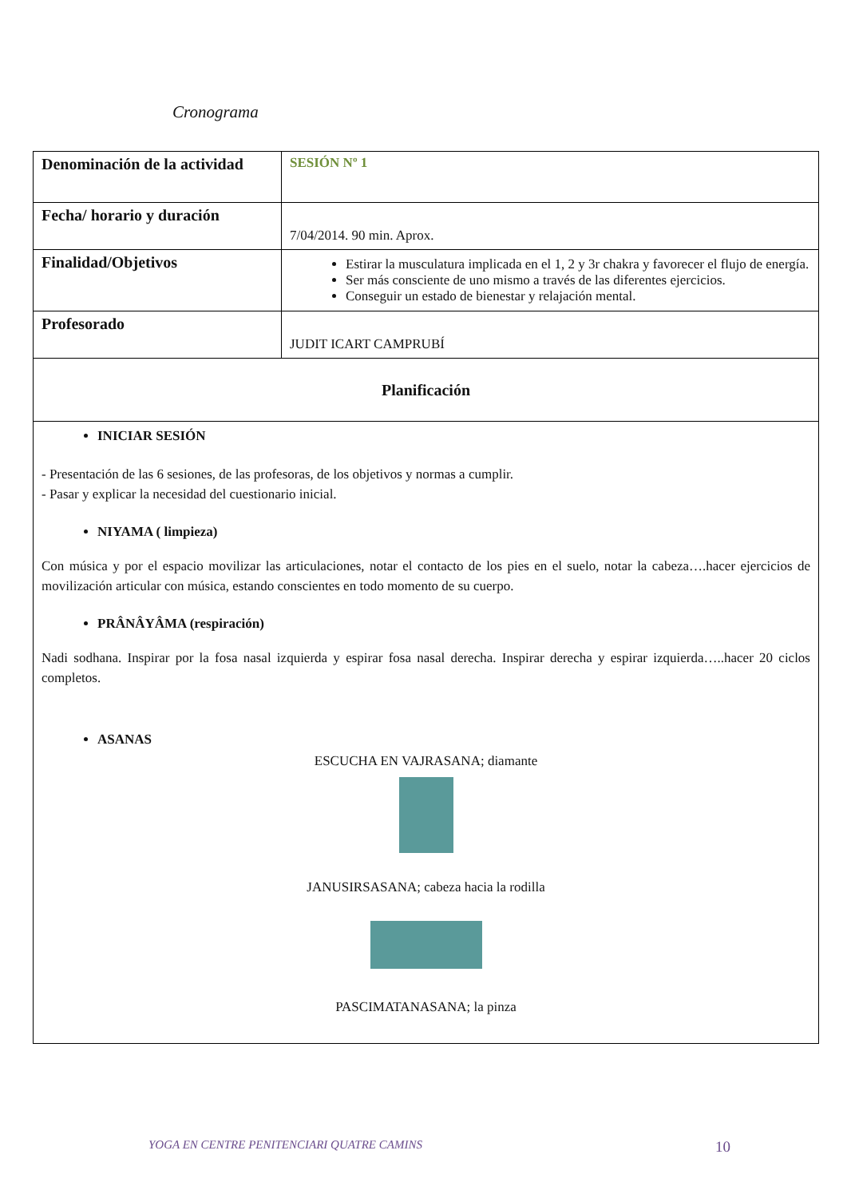Cronograma
| Denominación de la actividad | SESIÓN Nº 1 |
| Fecha/ horario y duración | 7/04/2014. 90 min. Aprox. |
| Finalidad/Objetivos | Estirar la musculatura implicada en el 1, 2 y 3r chakra y favorecer el flujo de energía. Ser más consciente de uno mismo a través de las diferentes ejercicios. Conseguir un estado de bienestar y relajación mental. |
| Profesorado | JUDIT ICART CAMPRUBÍ |
| Planificación | |
| INICIAR SESIÓN - Presentación de las 6 sesiones, de las profesoras, de los objetivos y normas a cumplir. - Pasar y explicar la necesidad del cuestionario inicial. NIYAMA ( limpieza) Con música y por el espacio movilizar las articulaciones, notar el contacto de los pies en el suelo, notar la cabeza….hacer ejercicios de movilización articular con música, estando conscientes en todo momento de su cuerpo. PRÂNÂYÂMA (respiración) Nadi sodhana. Inspirar por la fosa nasal izquierda y espirar fosa nasal derecha. Inspirar derecha y espirar izquierda…..hacer 20 ciclos completos. ASANAS ESCUCHA EN VAJRASANA; diamante JANUSIRSASANA; cabeza hacia la rodilla PASCIMATANASANA; la pinza | |
YOGA EN CENTRE PENITENCIARI QUATRE CAMINS 10